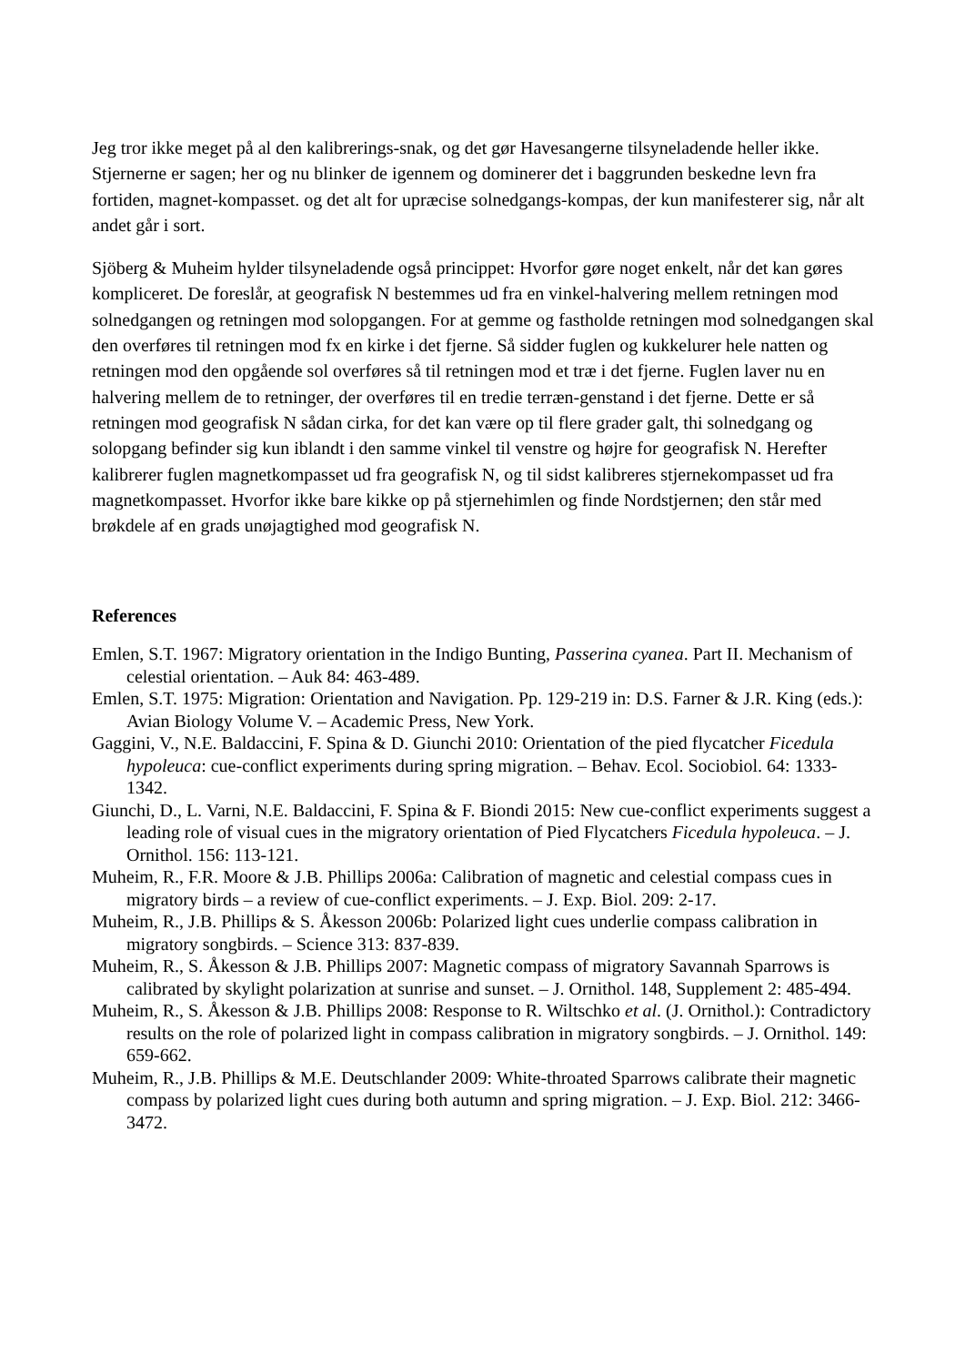Jeg tror ikke meget på al den kalibrerings-snak, og det gør Havesangerne tilsyneladende heller ikke. Stjernerne er sagen; her og nu blinker de igennem og dominerer det i baggrunden beskedne levn fra fortiden, magnet-kompasset. og det alt for upræcise solnedgangs-kompas, der kun manifesterer sig, når alt andet går i sort.
Sjöberg & Muheim hylder tilsyneladende også princippet: Hvorfor gøre noget enkelt, når det kan gøres kompliceret. De foreslår, at geografisk N bestemmes ud fra en vinkel-halvering mellem retningen mod solnedgangen og retningen mod solopgangen. For at gemme og fastholde retningen mod solnedgangen skal den overføres til retningen mod fx en kirke i det fjerne. Så sidder fuglen og kukkelurer hele natten og retningen mod den opgående sol overføres så til retningen mod et træ i det fjerne. Fuglen laver nu en halvering mellem de to retninger, der overføres til en tredie terræn-genstand i det fjerne. Dette er så retningen mod geografisk N sådan cirka, for det kan være op til flere grader galt, thi solnedgang og solopgang befinder sig kun iblandt i den samme vinkel til venstre og højre for geografisk N. Herefter kalibrerer fuglen magnetkompasset ud fra geografisk N, og til sidst kalibreres stjernekompasset ud fra magnetkompasset. Hvorfor ikke bare kikke op på stjernehimlen og finde Nordstjernen; den står med brøkdele af en grads unøjagtighed mod geografisk N.
References
Emlen, S.T. 1967: Migratory orientation in the Indigo Bunting, Passerina cyanea. Part II. Mechanism of celestial orientation. – Auk 84: 463-489.
Emlen, S.T. 1975: Migration: Orientation and Navigation. Pp. 129-219 in: D.S. Farner & J.R. King (eds.): Avian Biology Volume V. – Academic Press, New York.
Gaggini, V., N.E. Baldaccini, F. Spina & D. Giunchi 2010: Orientation of the pied flycatcher Ficedula hypoleuca: cue-conflict experiments during spring migration. – Behav. Ecol. Sociobiol. 64: 1333-1342.
Giunchi, D., L. Varni, N.E. Baldaccini, F. Spina & F. Biondi 2015: New cue-conflict experiments suggest a leading role of visual cues in the migratory orientation of Pied Flycatchers Ficedula hypoleuca. – J. Ornithol. 156: 113-121.
Muheim, R., F.R. Moore & J.B. Phillips 2006a: Calibration of magnetic and celestial compass cues in migratory birds – a review of cue-conflict experiments. – J. Exp. Biol. 209: 2-17.
Muheim, R., J.B. Phillips & S. Åkesson 2006b: Polarized light cues underlie compass calibration in migratory songbirds. – Science 313: 837-839.
Muheim, R., S. Åkesson & J.B. Phillips 2007: Magnetic compass of migratory Savannah Sparrows is calibrated by skylight polarization at sunrise and sunset. – J. Ornithol. 148, Supplement 2: 485-494.
Muheim, R., S. Åkesson & J.B. Phillips 2008: Response to R. Wiltschko et al. (J. Ornithol.): Contradictory results on the role of polarized light in compass calibration in migratory songbirds. – J. Ornithol. 149: 659-662.
Muheim, R., J.B. Phillips & M.E. Deutschlander 2009: White-throated Sparrows calibrate their magnetic compass by polarized light cues during both autumn and spring migration. – J. Exp. Biol. 212: 3466-3472.